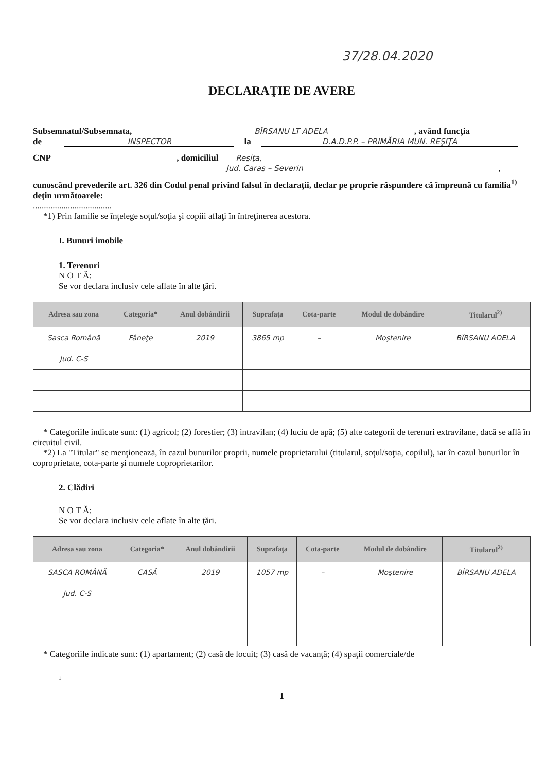37/28.04.2020
DECLARAŢIE DE AVERE
Subsemnatul/Subsemnata, BÎRSANU LT ADELA , având funcţia
de INSPECTOR la D.A.D.P.P. – PRIMĂRIA MUN. REŞIŢA
CNP , domiciliul Reşiţa,
Jud. Caraş – Severin ,
cunoscând prevederile art. 326 din Codul penal privind falsul în declaraţii, declar pe proprie răspundere că împreună cu familia<sup>1)</sup> deţin următoarele:
....................................
*1) Prin familie se înţelege soţul/soţia şi copiii aflaţi în întreţinerea acestora.
I. Bunuri imobile
1. Terenuri
N O T Ă:
Se vor declara inclusiv cele aflate în alte ţări.
| Adresa sau zona | Categoria* | Anul dobândirii | Suprafaţa | Cota-parte | Modul de dobândire | Titularul<sup>2)</sup> |
| --- | --- | --- | --- | --- | --- | --- |
| Sasca Română | Fâneţe | 2019 | 3865 mp | – | Moştenire | BÎRSANU ADELA |
| Jud. C-S | | | | | | |
* Categoriile indicate sunt: (1) agricol; (2) forestier; (3) intravilan; (4) luciu de apă; (5) alte categorii de terenuri extravilane, dacă se află în circuitul civil.
*2) La "Titular" se menţionează, în cazul bunurilor proprii, numele proprietarului (titularul, soţul/soţia, copilul), iar în cazul bunurilor în coproprietate, cota-parte şi numele coproprietarilor.
2. Clădiri
N O T Ă:
Se vor declara inclusiv cele aflate în alte ţări.
| Adresa sau zona | Categoria* | Anul dobândirii | Suprafaţa | Cota-parte | Modul de dobândire | Titularul<sup>2)</sup> |
| --- | --- | --- | --- | --- | --- | --- |
| SASCA ROMÂNĂ | CASĂ | 2019 | 1057 mp | – | Moştenire | BÎRSANU ADELA |
| Jud. C-S | | | | | | |
* Categoriile indicate sunt: (1) apartament; (2) casă de locuit; (3) casă de vacanţă; (4) spaţii comerciale/de
1
1